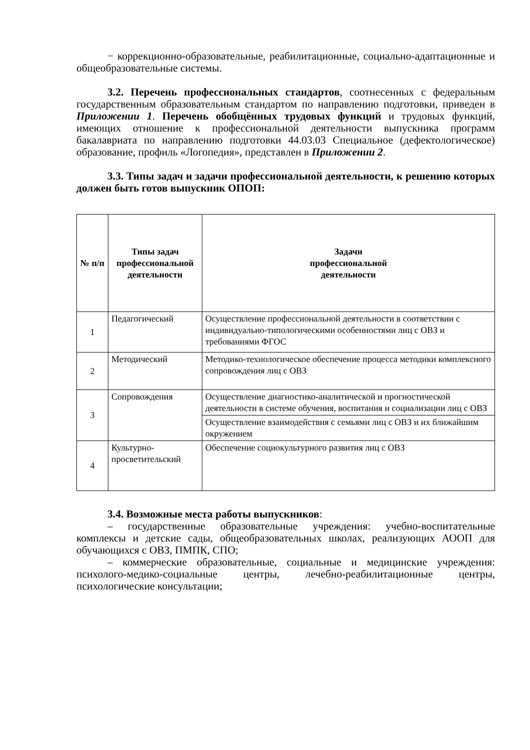− коррекционно-образовательные, реабилитационные, социально-адаптационные и общеобразовательные системы.
3.2. Перечень профессиональных стандартов, соотнесенных с федеральным государственным образовательным стандартом по направлению подготовки, приведен в Приложении 1. Перечень обобщённых трудовых функций и трудовых функций, имеющих отношение к профессиональной деятельности выпускника программ бакалавриата по направлению подготовки 44.03.03 Специальное (дефектологическое) образование, профиль «Логопедия», представлен в Приложении 2.
3.3. Типы задач и задачи профессиональной деятельности, к решению которых должен быть готов выпускник ОПОП:
| № п/п | Типы задач профессиональной деятельности | Задачи профессиональной деятельности |
| --- | --- | --- |
| 1 | Педагогический | Осуществление профессиональной деятельности в соответствии с индивидуально-типологическими особенностями лиц с ОВЗ и требованиями ФГОС |
| 2 | Методический | Методико-технологическое обеспечение процесса методики комплексного сопровождения лиц с ОВЗ |
| 3 | Сопровождения | Осуществление диагностико-аналитической и прогностической деятельности в системе обучения, воспитания и социализации лиц с ОВЗ |
| | | Осуществление взаимодействия с семьями лиц с ОВЗ и их ближайшим окружением |
| 4 | Культурно-просветительский | Обеспечение социокультурного развития лиц с ОВЗ |
3.4. Возможные места работы выпускников:
– государственные образовательные учреждения: учебно-воспитательные комплексы и детские сады, общеобразовательных школах, реализующих АООП для обучающихся с ОВЗ, ПМПК, СПО;
– коммерческие образовательные, социальные и медицинские учреждения: психолого-медико-социальные центры, лечебно-реабилитационные центры, психологические консультации;